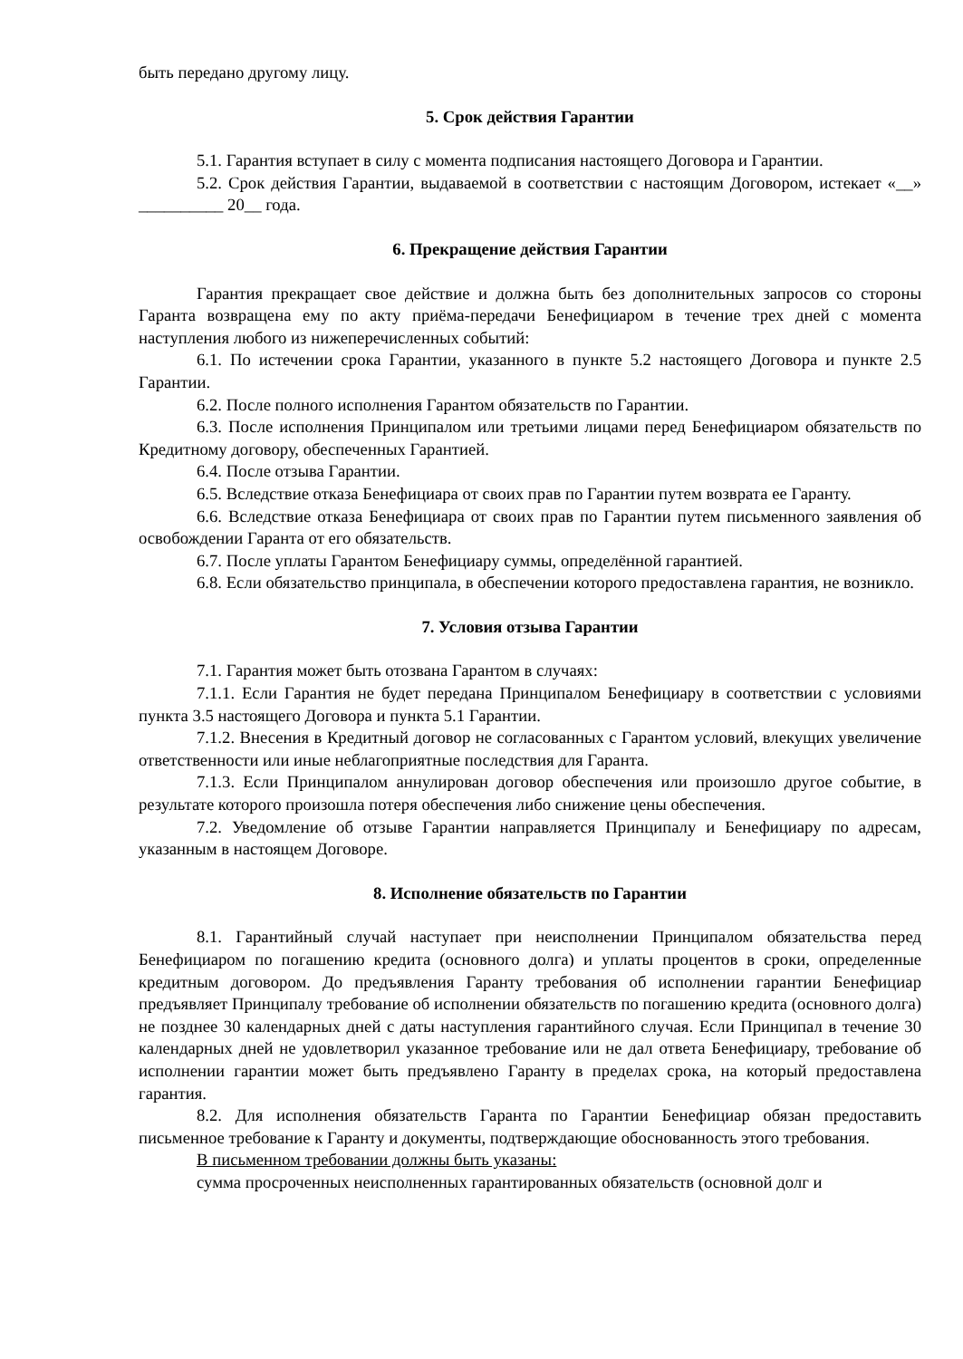быть передано другому лицу.
5. Срок действия Гарантии
5.1. Гарантия вступает в силу с момента подписания настоящего Договора и Гарантии.
5.2. Срок действия Гарантии, выдаваемой в соответствии с настоящим Договором, истекает «__» __________ 20__ года.
6. Прекращение действия Гарантии
Гарантия прекращает свое действие и должна быть без дополнительных запросов со стороны Гаранта возвращена ему по акту приёма-передачи Бенефициаром в течение трех дней с момента наступления любого из нижеперечисленных событий:
6.1. По истечении срока Гарантии, указанного в пункте 5.2 настоящего Договора и пункте 2.5 Гарантии.
6.2. После полного исполнения Гарантом обязательств по Гарантии.
6.3. После исполнения Принципалом или третьими лицами перед Бенефициаром обязательств по Кредитному договору, обеспеченных Гарантией.
6.4. После отзыва Гарантии.
6.5. Вследствие отказа Бенефициара от своих прав по Гарантии путем возврата ее Гаранту.
6.6. Вследствие отказа Бенефициара от своих прав по Гарантии путем письменного заявления об освобождении Гаранта от его обязательств.
6.7. После уплаты Гарантом Бенефициару суммы, определённой гарантией.
6.8. Если обязательство принципала, в обеспечении которого предоставлена гарантия, не возникло.
7. Условия отзыва Гарантии
7.1. Гарантия может быть отозвана Гарантом в случаях:
7.1.1. Если Гарантия не будет передана Принципалом Бенефициару в соответствии с условиями пункта 3.5 настоящего Договора и пункта 5.1 Гарантии.
7.1.2. Внесения в Кредитный договор не согласованных с Гарантом условий, влекущих увеличение ответственности или иные неблагоприятные последствия для Гаранта.
7.1.3. Если Принципалом аннулирован договор обеспечения или произошло другое событие, в результате которого произошла потеря обеспечения либо снижение цены обеспечения.
7.2. Уведомление об отзыве Гарантии направляется Принципалу и Бенефициару по адресам, указанным в настоящем Договоре.
8. Исполнение обязательств по Гарантии
8.1. Гарантийный случай наступает при неисполнении Принципалом обязательства перед Бенефициаром по погашению кредита (основного долга) и уплаты процентов в сроки, определенные кредитным договором. До предъявления Гаранту требования об исполнении гарантии Бенефициар предъявляет Принципалу требование об исполнении обязательств по погашению кредита (основного долга) не позднее 30 календарных дней с даты наступления гарантийного случая. Если Принципал в течение 30 календарных дней не удовлетворил указанное требование или не дал ответа Бенефициару, требование об исполнении гарантии может быть предъявлено Гаранту в пределах срока, на который предоставлена гарантия.
8.2. Для исполнения обязательств Гаранта по Гарантии Бенефициар обязан предоставить письменное требование к Гаранту и документы, подтверждающие обоснованность этого требования.
В письменном требовании должны быть указаны:
сумма просроченных неисполненных гарантированных обязательств (основной долг и